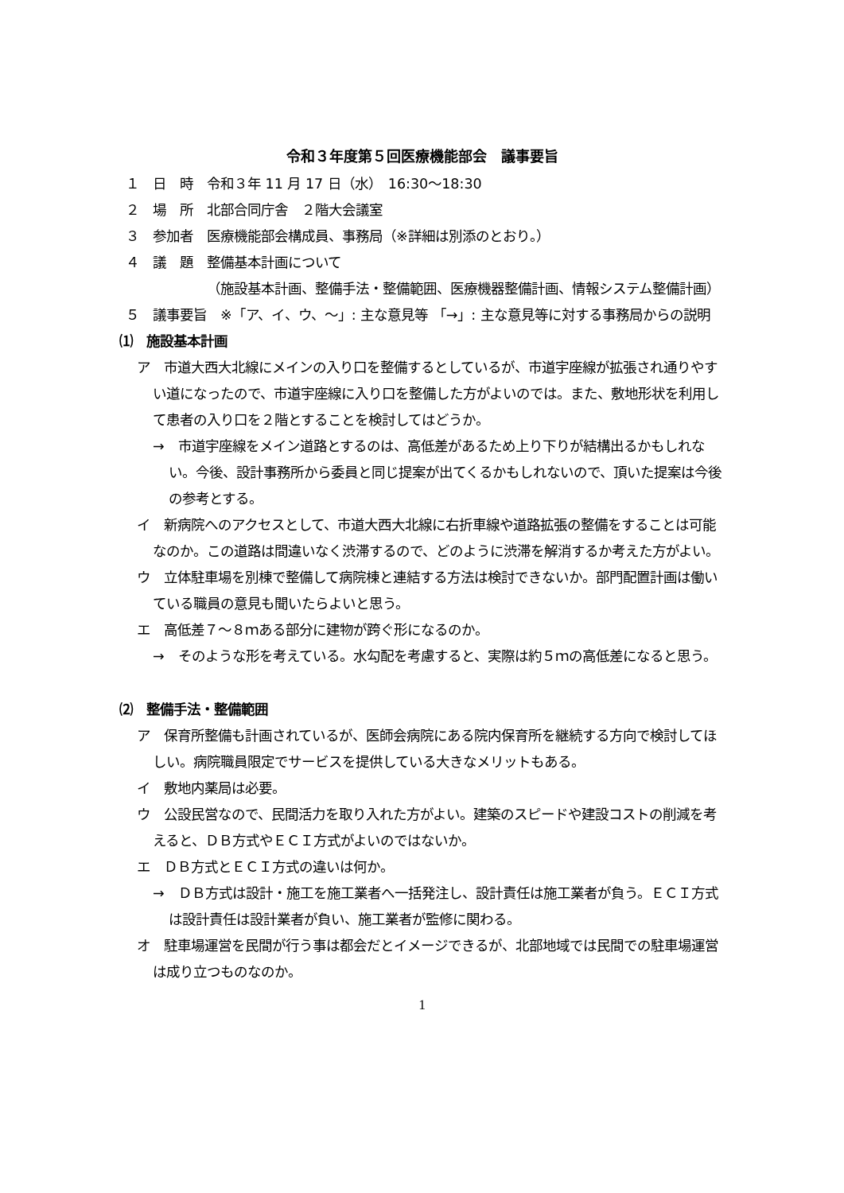令和３年度第５回医療機能部会　議事要旨
１　日　時　令和３年 11 月 17 日（水）　16:30〜18:30
２　場　所　北部合同庁舎　２階大会議室
３　参加者　医療機能部会構成員、事務局（※詳細は別添のとおり。）
４　議　題　整備基本計画について
（施設基本計画、整備手法・整備範囲、医療機器整備計画、情報システム整備計画）
５　議事要旨　※「ア、イ、ウ、〜」: 主な意見等 「→」: 主な意見等に対する事務局からの説明
⑴　施設基本計画
ア　市道大西大北線にメインの入り口を整備するとしているが、市道宇座線が拡張され通りやすい道になったので、市道宇座線に入り口を整備した方がよいのでは。また、敷地形状を利用して患者の入り口を２階とすることを検討してはどうか。
→　市道宇座線をメイン道路とするのは、高低差があるため上り下りが結構出るかもしれない。今後、設計事務所から委員と同じ提案が出てくるかもしれないので、頂いた提案は今後の参考とする。
イ　新病院へのアクセスとして、市道大西大北線に右折車線や道路拡張の整備をすることは可能なのか。この道路は間違いなく渋滞するので、どのように渋滞を解消するか考えた方がよい。
ウ　立体駐車場を別棟で整備して病院棟と連結する方法は検討できないか。部門配置計画は働いている職員の意見も聞いたらよいと思う。
エ　高低差７〜８ｍある部分に建物が跨ぐ形になるのか。
→　そのような形を考えている。水勾配を考慮すると、実際は約５ｍの高低差になると思う。
⑵　整備手法・整備範囲
ア　保育所整備も計画されているが、医師会病院にある院内保育所を継続する方向で検討してほしい。病院職員限定でサービスを提供している大きなメリットもある。
イ　敷地内薬局は必要。
ウ　公設民営なので、民間活力を取り入れた方がよい。建築のスピードや建設コストの削減を考えると、ＤＢ方式やＥＣＩ方式がよいのではないか。
エ　ＤＢ方式とＥＣＩ方式の違いは何か。
→　ＤＢ方式は設計・施工を施工業者へ一括発注し、設計責任は施工業者が負う。ＥＣＩ方式は設計責任は設計業者が負い、施工業者が監修に関わる。
オ　駐車場運営を民間が行う事は都会だとイメージできるが、北部地域では民間での駐車場運営は成り立つものなのか。
1